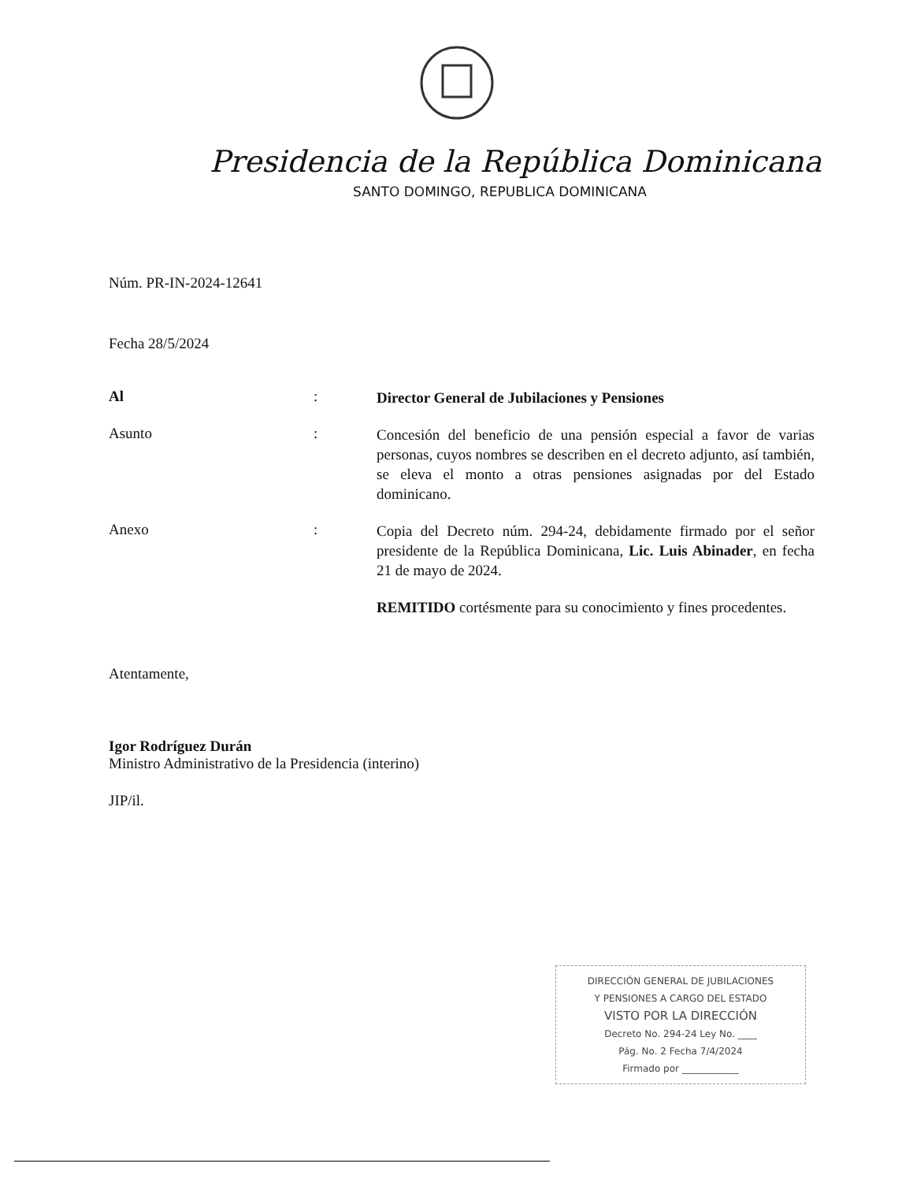Presidencia de la República Dominicana
SANTO DOMINGO, REPUBLICA DOMINICANA
Núm. PR-IN-2024-12641
Fecha 28/5/2024
Al :
Director General de Jubilaciones y Pensiones
Asunto :
Concesión del beneficio de una pensión especial a favor de varias personas, cuyos nombres se describen en el decreto adjunto, así también, se eleva el monto a otras pensiones asignadas por del Estado dominicano.
Anexo :
Copia del Decreto núm. 294-24, debidamente firmado por el señor presidente de la República Dominicana, Lic. Luis Abinader, en fecha 21 de mayo de 2024.
​REMITIDO cortésmente para su conocimiento y fines procedentes.
Atentamente,
Igor Rodríguez Durán
Ministro Administrativo de la Presidencia (interino)
JIP/il.
DIRECCIÓN GENERAL DE JUBILACIONES
Y PENSIONES A CARGO DEL ESTADO
VISTO POR LA DIRECCIÓN
Decreto No. 294-24 Ley No. ____
Pág. No. 2 Fecha 7/4/2024
Firmado por ____________